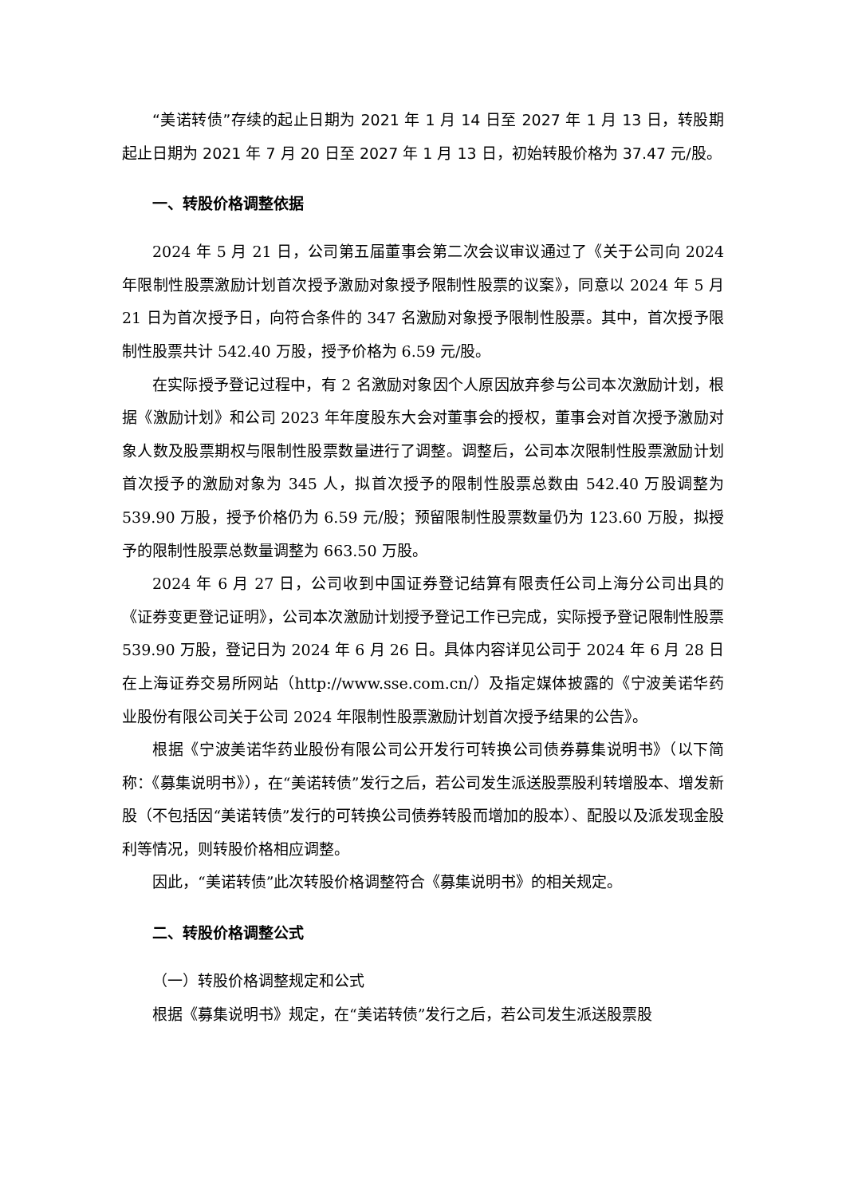“美诺转债”存续的起止日期为 2021 年 1 月 14 日至 2027 年 1 月 13 日，转股期起止日期为 2021 年 7 月 20 日至 2027 年 1 月 13 日，初始转股价格为 37.47 元/股。
一、转股价格调整依据
2024 年 5 月 21 日，公司第五届董事会第二次会议审议通过了《关于公司向 2024 年限制性股票激励计划首次授予激励对象授予限制性股票的议案》，同意以 2024 年 5 月 21 日为首次授予日，向符合条件的 347 名激励对象授予限制性股票。其中，首次授予限制性股票共计 542.40 万股，授予价格为 6.59 元/股。
在实际授予登记过程中，有 2 名激励对象因个人原因放弃参与公司本次激励计划，根据《激励计划》和公司 2023 年年度股东大会对董事会的授权，董事会对首次授予激励对象人数及股票期权与限制性股票数量进行了调整。调整后，公司本次限制性股票激励计划首次授予的激励对象为 345 人，拟首次授予的限制性股票总数由 542.40 万股调整为 539.90 万股，授予价格仍为 6.59 元/股；预留限制性股票数量仍为 123.60 万股，拟授予的限制性股票总数量调整为 663.50 万股。
2024 年 6 月 27 日，公司收到中国证券登记结算有限责任公司上海分公司出具的《证券变更登记证明》，公司本次激励计划授予登记工作已完成，实际授予登记限制性股票 539.90 万股，登记日为 2024 年 6 月 26 日。具体内容详见公司于 2024 年 6 月 28 日在上海证券交易所网站（http://www.sse.com.cn/）及指定媒体披露的《宁波美诺华药业股份有限公司关于公司 2024 年限制性股票激励计划首次授予结果的公告》。
根据《宁波美诺华药业股份有限公司公开发行可转换公司债券募集说明书》（以下简称：《募集说明书》），在“美诺转债”发行之后，若公司发生派送股票股利转增股本、增发新股（不包括因“美诺转债”发行的可转换公司债券转股而增加的股本）、配股以及派发现金股利等情况，则转股价格相应调整。
因此，“美诺转债”此次转股价格调整符合《募集说明书》的相关规定。
二、转股价格调整公式
（一）转股价格调整规定和公式
根据《募集说明书》规定，在“美诺转债”发行之后，若公司发生派送股票股